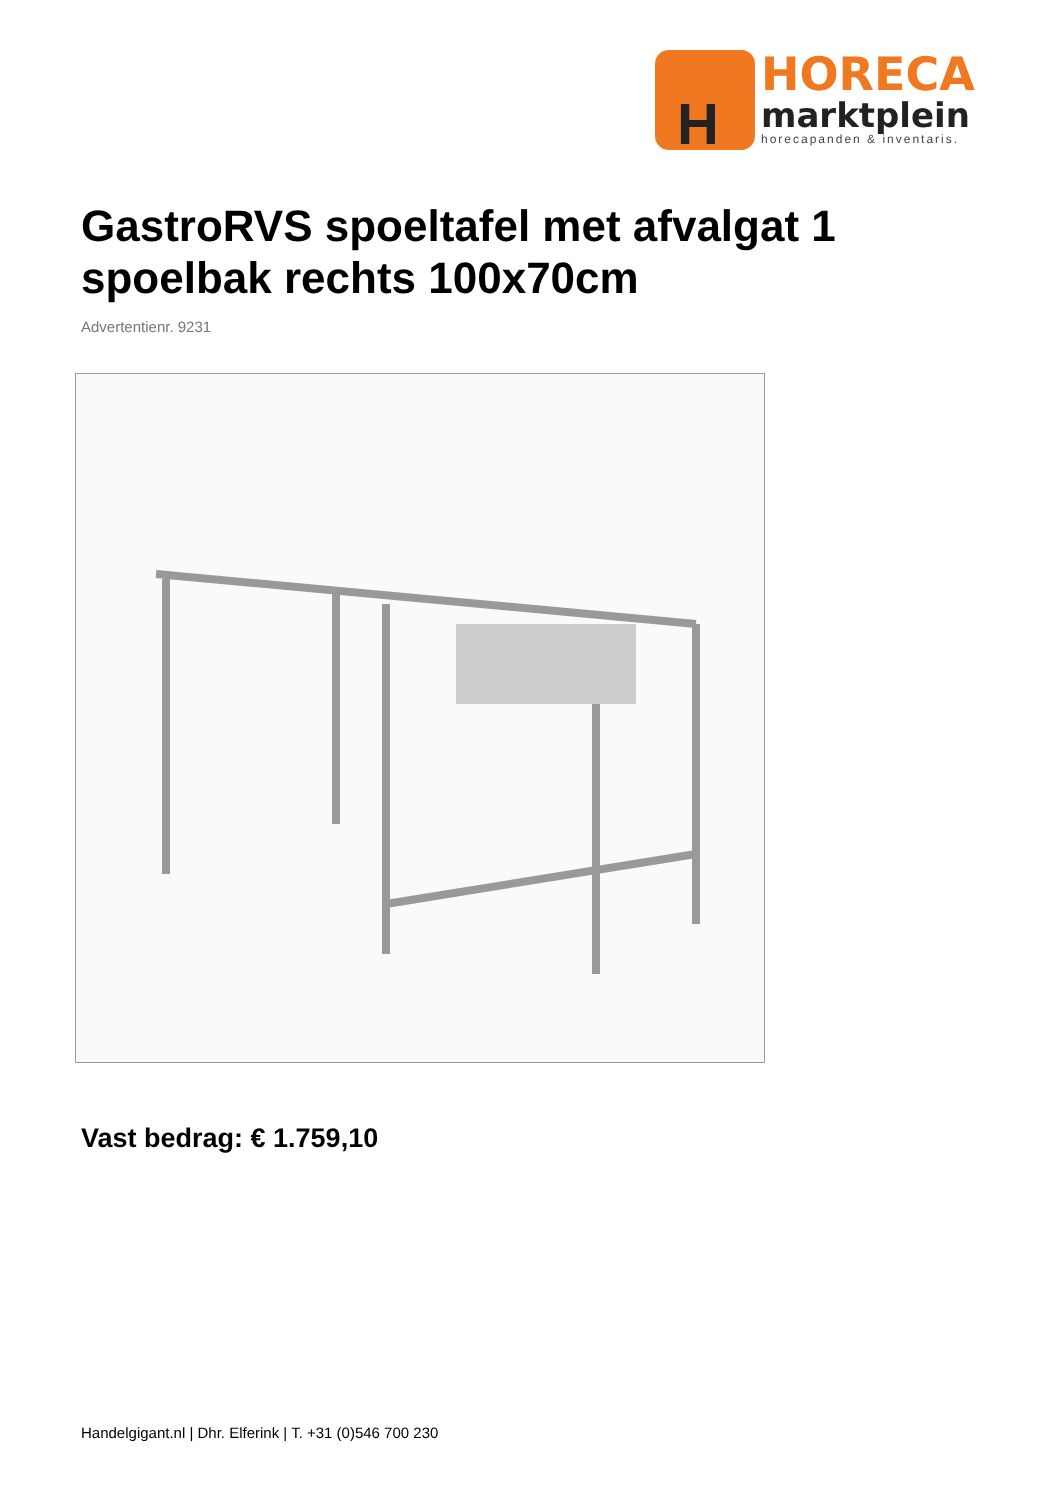H
HORECA
marktplein
horecapanden & inventaris.
GastroRVS spoeltafel met afvalgat 1 spoelbak rechts 100x70cm
Advertentienr. 9231
Vast bedrag: € 1.759,10
Handelgigant.nl | Dhr. Elferink | T. +31 (0)546 700 230